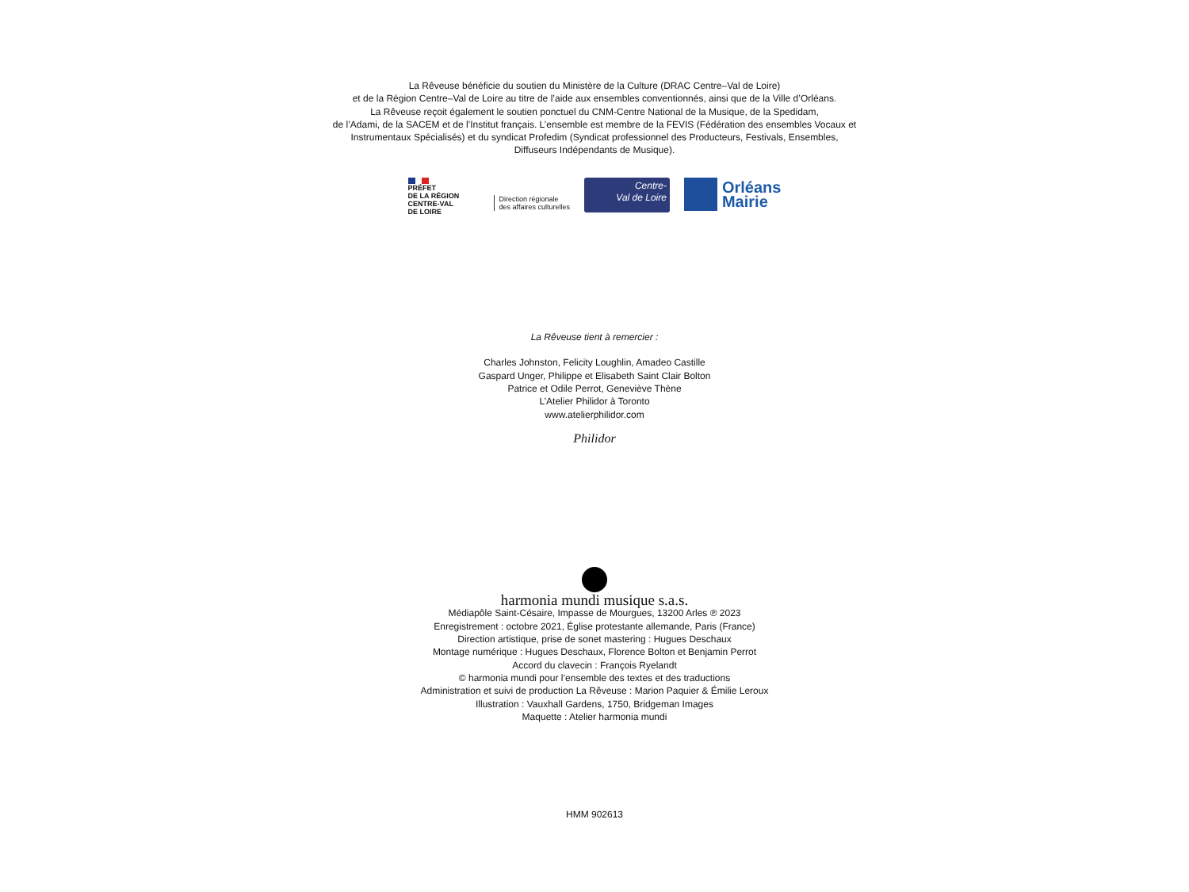La Rêveuse bénéficie du soutien du Ministère de la Culture (DRAC Centre–Val de Loire)
et de la Région Centre–Val de Loire au titre de l’aide aux ensembles conventionnés, ainsi que de la Ville d’Orléans.
La Rêveuse reçoit également le soutien ponctuel du CNM-Centre National de la Musique, de la Spedidam,
de l’Adami, de la SACEM et de l’Institut français. L’ensemble est membre de la FEVIS (Fédération des ensembles Vocaux et
Instrumentaux Spécialisés) et du syndicat Profedim (Syndicat professionnel des Producteurs, Festivals, Ensembles,
Diffuseurs Indépendants de Musique).
PRÉFET
DE LA RÉGION
CENTRE-VAL
DE LOIRE
Direction régionale
des affaires culturelles
Centre-
Val de Loire
Orléans
Mairie
La Rêveuse tient à remercier :
Charles Johnston, Felicity Loughlin, Amadeo Castille
Gaspard Unger, Philippe et Elisabeth Saint Clair Bolton
Patrice et Odile Perrot, Geneviève Thène
L’Atelier Philidor à Toronto
www.atelierphilidor.com
Philidor
harmonia mundi musique s.a.s.
Médiapôle Saint-Césaire, Impasse de Mourgues, 13200 Arles ℗ 2023
Enregistrement : octobre 2021, Église protestante allemande, Paris (France)
Direction artistique, prise de sonet mastering : Hugues Deschaux
Montage numérique : Hugues Deschaux, Florence Bolton et Benjamin Perrot
Accord du clavecin : François Ryelandt
© harmonia mundi pour l’ensemble des textes et des traductions
Administration et suivi de production La Rêveuse : Marion Paquier & Émilie Leroux
Illustration : Vauxhall Gardens, 1750, Bridgeman Images
Maquette : Atelier harmonia mundi
HMM 902613